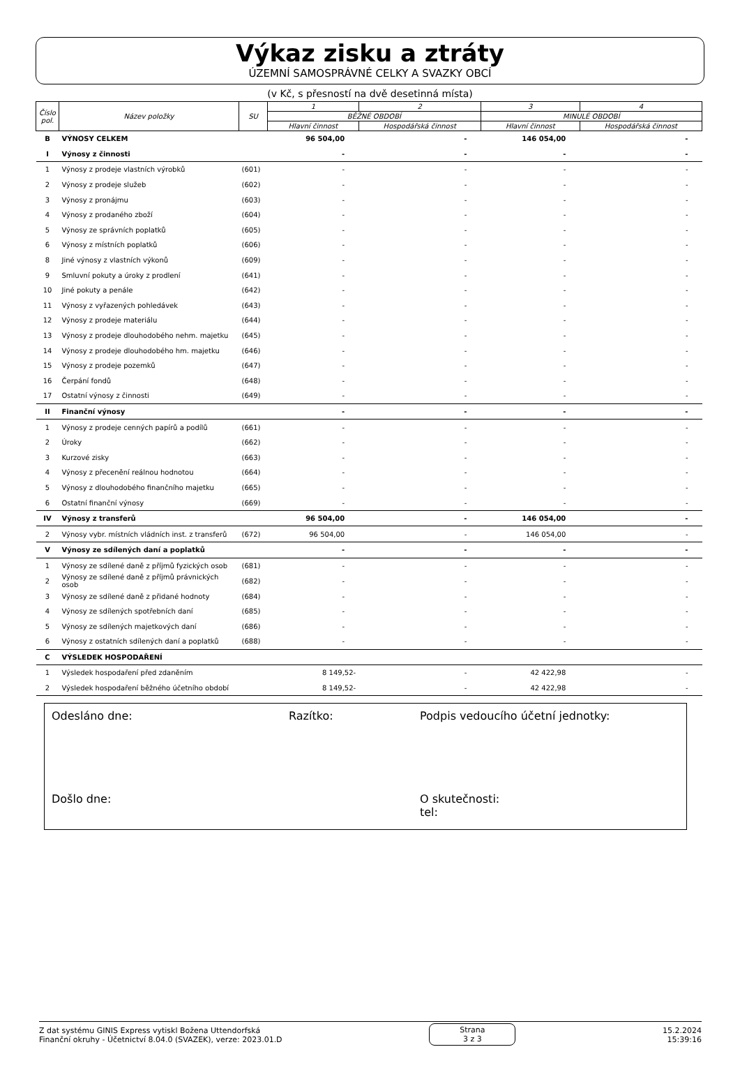Výkaz zisku a ztráty
ÚZEMNÍ SAMOSPRÁVNÉ CELKY A SVAZKY OBCÍ
(v Kč, s přesností na dvě desetinná místa)
| Číslo pol. | Název položky | SU | 1 | 2 | 3 | 4 |
| --- | --- | --- | --- | --- | --- | --- |
| | | | BĚŽNÉ OBDOBÍ | | MINULÉ OBDOBÍ | |
| | | | Hlavní činnost | Hospodářská činnost | Hlavní činnost | Hospodářská činnost |
| B | VÝNOSY CELKEM | | 96 504,00 | - | 146 054,00 | - |
| I | Výnosy z činnosti | | - | - | - | - |
| 1 | Výnosy z prodeje vlastních výrobků | (601) | - | - | - | - |
| 2 | Výnosy z prodeje služeb | (602) | - | - | - | - |
| 3 | Výnosy z pronájmu | (603) | - | - | - | - |
| 4 | Výnosy z prodaného zboží | (604) | - | - | - | - |
| 5 | Výnosy ze správních poplatků | (605) | - | - | - | - |
| 6 | Výnosy z místních poplatků | (606) | - | - | - | - |
| 8 | Jiné výnosy z vlastních výkonů | (609) | - | - | - | - |
| 9 | Smluvní pokuty a úroky z prodlení | (641) | - | - | - | - |
| 10 | Jiné pokuty a penále | (642) | - | - | - | - |
| 11 | Výnosy z vyřazených pohledávek | (643) | - | - | - | - |
| 12 | Výnosy z prodeje materiálu | (644) | - | - | - | - |
| 13 | Výnosy z prodeje dlouhodobého nehm. majetku | (645) | - | - | - | - |
| 14 | Výnosy z prodeje dlouhodobého hm. majetku | (646) | - | - | - | - |
| 15 | Výnosy z prodeje pozemků | (647) | - | - | - | - |
| 16 | Čerpání fondů | (648) | - | - | - | - |
| 17 | Ostatní výnosy z činnosti | (649) | - | - | - | - |
| II | Finanční výnosy | | - | - | - | - |
| 1 | Výnosy z prodeje cenných papírů a podílů | (661) | - | - | - | - |
| 2 | Úroky | (662) | - | - | - | - |
| 3 | Kurzové zisky | (663) | - | - | - | - |
| 4 | Výnosy z přecenění reálnou hodnotou | (664) | - | - | - | - |
| 5 | Výnosy z dlouhodobého finančního majetku | (665) | - | - | - | - |
| 6 | Ostatní finanční výnosy | (669) | - | - | - | - |
| IV | Výnosy z transferů | | 96 504,00 | - | 146 054,00 | - |
| 2 | Výnosy vybr. místních vládních inst. z transferů | (672) | 96 504,00 | - | 146 054,00 | - |
| V | Výnosy ze sdílených daní a poplatků | | - | - | - | - |
| 1 | Výnosy ze sdílené daně z příjmů fyzických osob | (681) | - | - | - | - |
| 2 | Výnosy ze sdílené daně z příjmů právnických osob | (682) | - | - | - | - |
| 3 | Výnosy ze sdílené daně z přidané hodnoty | (684) | - | - | - | - |
| 4 | Výnosy ze sdílených spotřebních daní | (685) | - | - | - | - |
| 5 | Výnosy ze sdílených majetkových daní | (686) | - | - | - | - |
| 6 | Výnosy z ostatních sdílených daní a poplatků | (688) | - | - | - | - |
| C | VÝSLEDEK HOSPODAŘENÍ | | | | | |
| 1 | Výsledek hospodaření před zdaněním | | 8 149,52- | - | 42 422,98 | - |
| 2 | Výsledek hospodaření běžného účetního období | | 8 149,52- | - | 42 422,98 | - |
Odesláno dne: Razítko: Podpis vedoucího účetní jednotky:
Došlo dne: O skutečnosti:
tel:
Z dat systému GINIS Express vytiskl Božena Uttendorfská
Finanční okruhy - Účetnictví 8.04.0 (SVAZEK), verze: 2023.01.D
Strana
3 z 3
15.2.2024
15:39:16